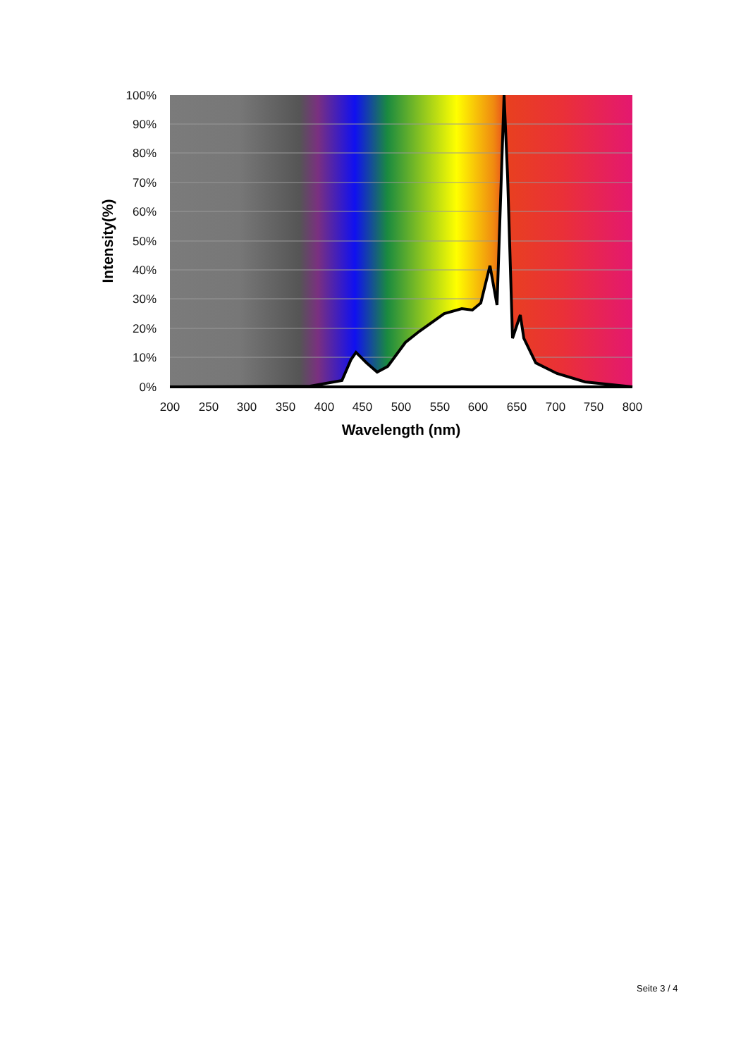100%
90%
80%
70%
60%
50%
40%
30%
20%
10%
0%
200
250
300
350
400
450
500
550
600
650
700
750
800
Wavelength (nm)
Intensity(%)
Seite 3 / 4